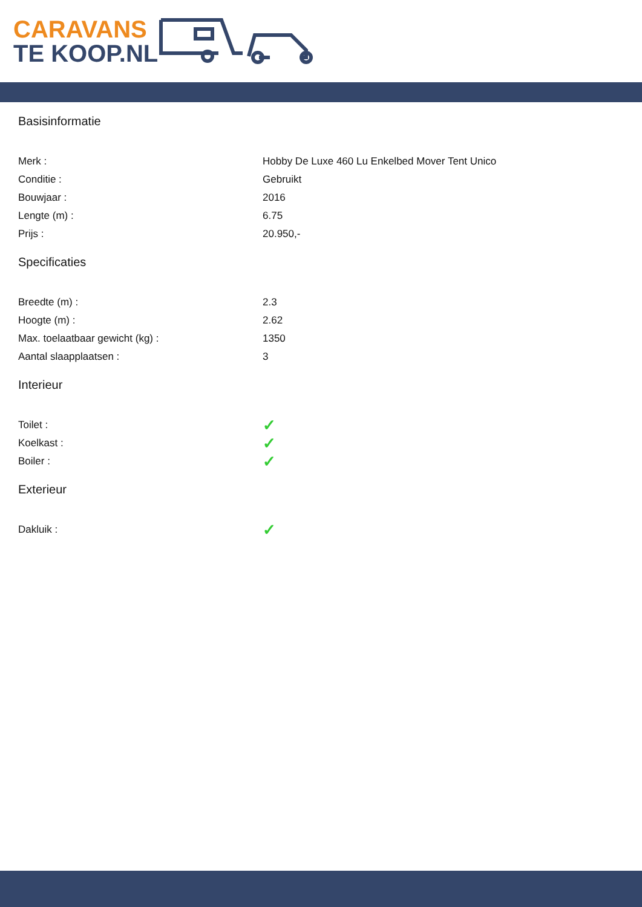CARAVANS
TE KOOP.NL
Basisinformatie
| Merk : | Hobby De Luxe 460 Lu Enkelbed Mover Tent Unico |
| Conditie : | Gebruikt |
| Bouwjaar : | 2016 |
| Lengte (m) : | 6.75 |
| Prijs : | 20.950,- |
Specificaties
| Breedte (m) : | 2.3 |
| Hoogte (m) : | 2.62 |
| Max. toelaatbaar gewicht (kg) : | 1350 |
| Aantal slaapplaatsen : | 3 |
Interieur
| Toilet : | ✓ |
| Koelkast : | ✓ |
| Boiler : | ✓ |
Exterieur
| Dakluik : | ✓ |